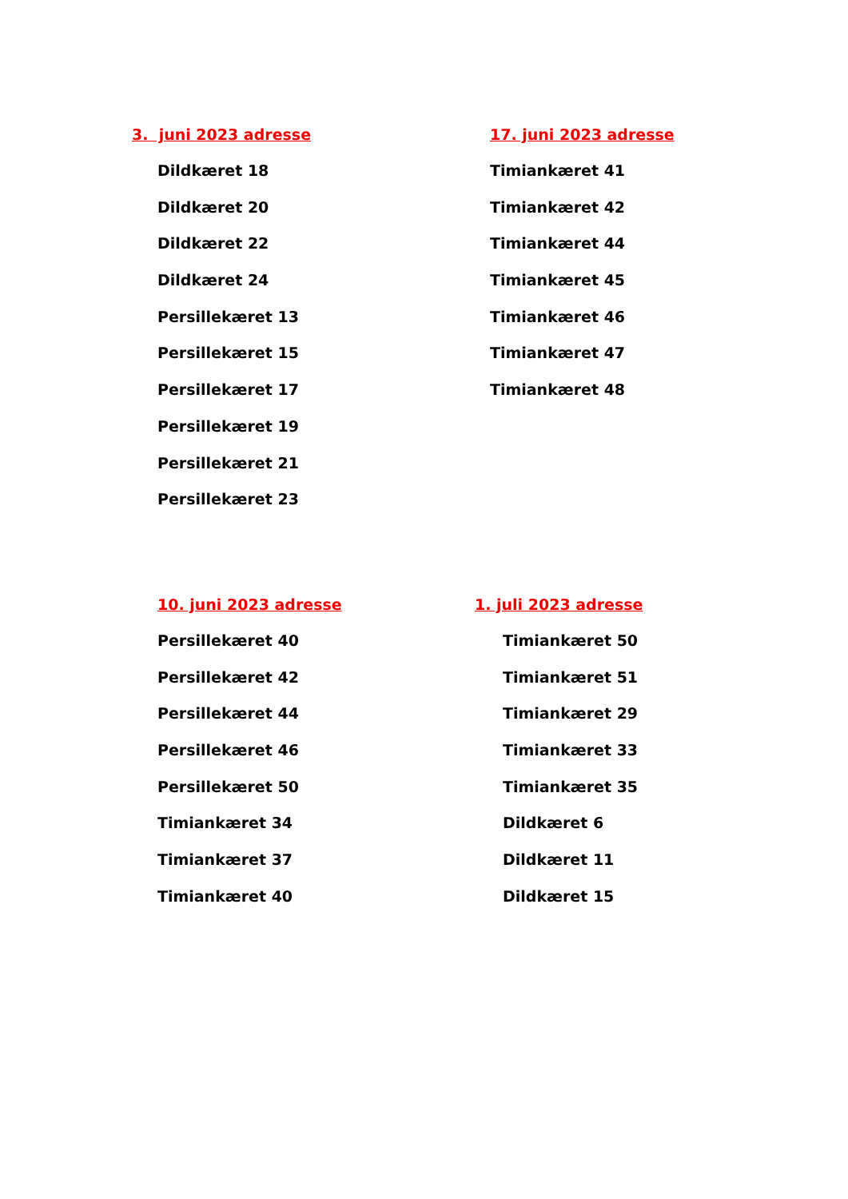3. juni 2023 adresse
Dildkæret 18
Dildkæret 20
Dildkæret 22
Dildkæret 24
Persillekæret 13
Persillekæret 15
Persillekæret 17
Persillekæret 19
Persillekæret 21
Persillekæret 23
17. juni 2023 adresse
Timiankæret 41
Timiankæret 42
Timiankæret 44
Timiankæret 45
Timiankæret 46
Timiankæret 47
Timiankæret 48
10. juni 2023 adresse
Persillekæret 40
Persillekæret 42
Persillekæret 44
Persillekæret 46
Persillekæret 50
Timiankæret 34
Timiankæret 37
Timiankæret 40
1. juli 2023 adresse
Timiankæret 50
Timiankæret 51
Timiankæret 29
Timiankæret 33
Timiankæret 35
Dildkæret 6
Dildkæret 11
Dildkæret 15